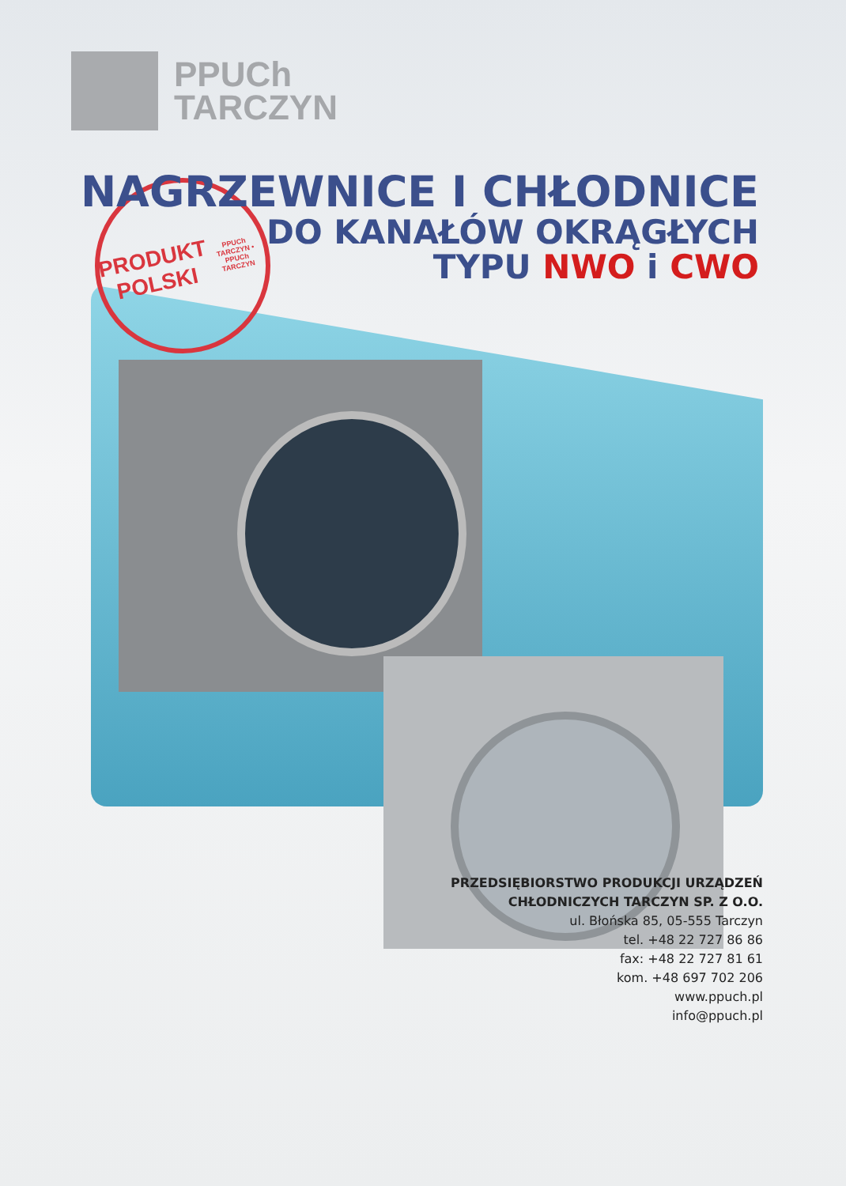PPUCh
TARCZYN
PRODUKT
POLSKI
PPUCh TARCZYN • PPUCh TARCZYN
NAGRZEWNICE I CHŁODNICE
DO KANAŁÓW OKRĄGŁYCH
TYPU NWO i CWO
PRZEDSIĘBIORSTWO PRODUKCJI URZĄDZEŃ
CHŁODNICZYCH TARCZYN SP. Z O.O.
ul. Błońska 85, 05-555 Tarczyn
tel. +48 22 727 86 86
fax: +48 22 727 81 61
kom. +48 697 702 206
www.ppuch.pl
info@ppuch.pl